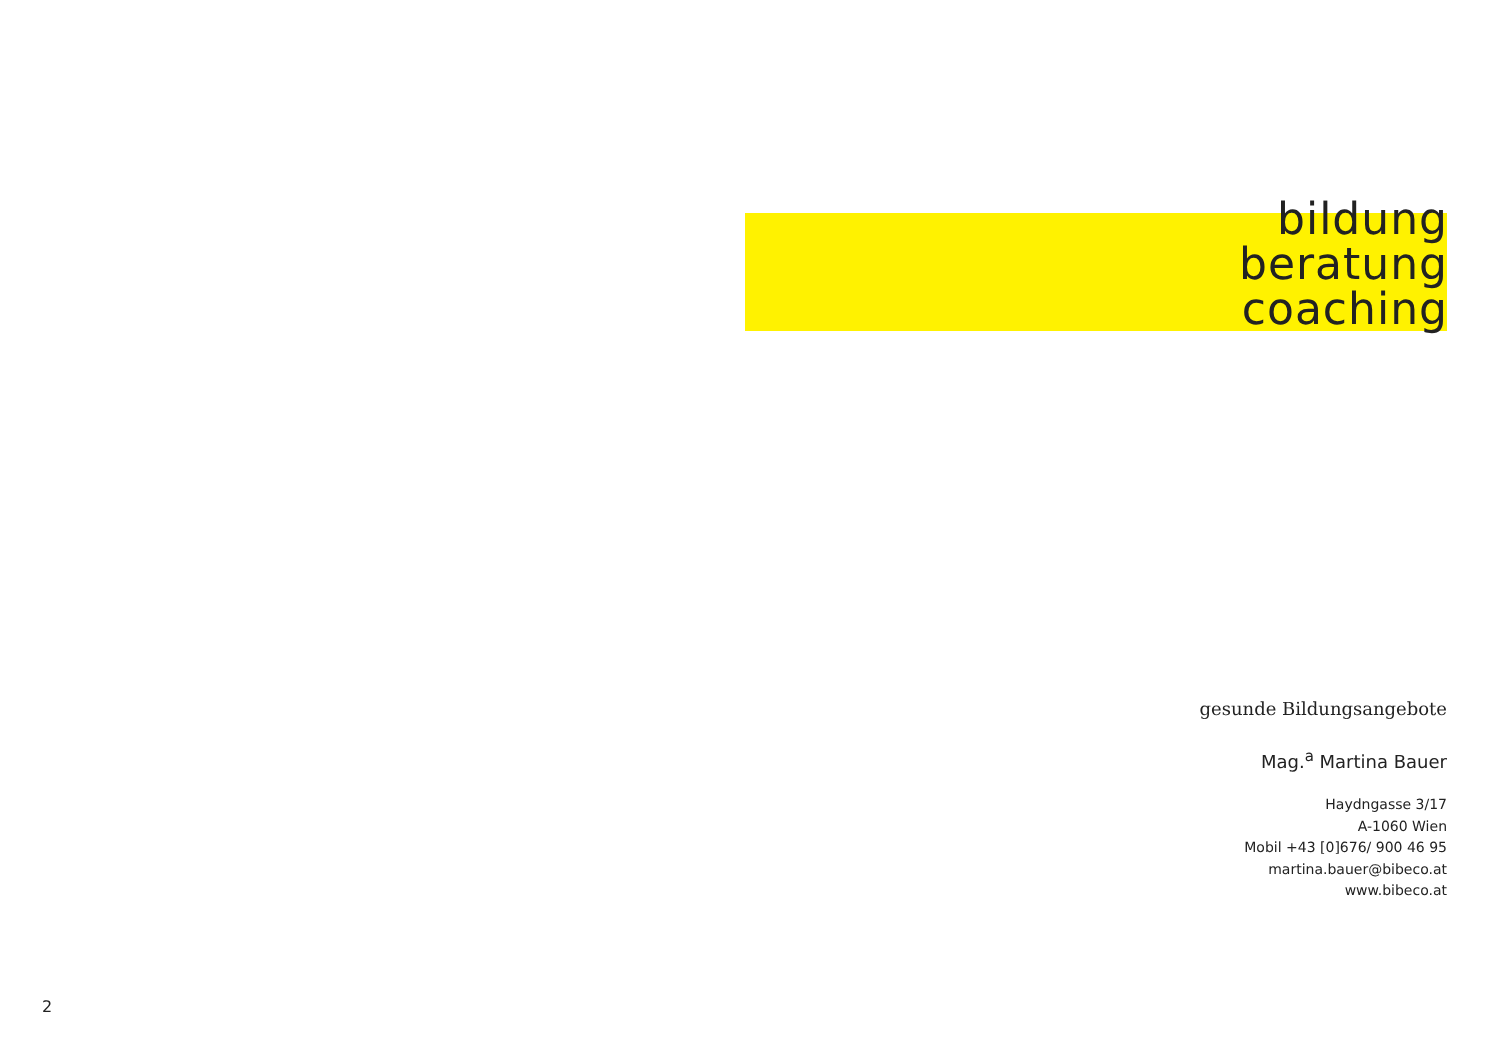bildung
beratung
coaching
gesunde Bildungsangebote
Mag.<sup>a</sup> Martina Bauer
Haydngasse 3/17
A-1060 Wien
Mobil +43 [0]676/ 900 46 95
martina.bauer@bibeco.at
www.bibeco.at
2